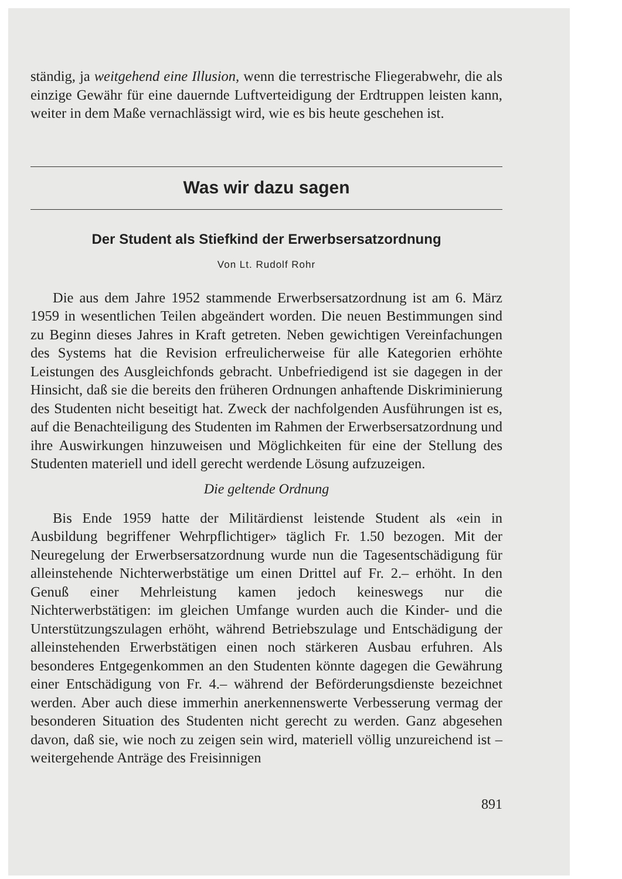ständig, ja weitgehend eine Illusion, wenn die terrestrische Fliegerabwehr, die als einzige Gewähr für eine dauernde Luftverteidigung der Erdtruppen leisten kann, weiter in dem Maße vernachlässigt wird, wie es bis heute geschehen ist.
Was wir dazu sagen
Der Student als Stiefkind der Erwerbsersatzordnung
Von Lt. Rudolf Rohr
Die aus dem Jahre 1952 stammende Erwerbsersatzordnung ist am 6. März 1959 in wesentlichen Teilen abgeändert worden. Die neuen Bestimmungen sind zu Beginn dieses Jahres in Kraft getreten. Neben gewichtigen Vereinfachungen des Systems hat die Revision erfreulicherweise für alle Kategorien erhöhte Leistungen des Ausgleichfonds gebracht. Unbefriedigend ist sie dagegen in der Hinsicht, daß sie die bereits den früheren Ordnungen anhaftende Diskriminierung des Studenten nicht beseitigt hat. Zweck der nachfolgenden Ausführungen ist es, auf die Benachteiligung des Studenten im Rahmen der Erwerbsersatzordnung und ihre Auswirkungen hinzuweisen und Möglichkeiten für eine der Stellung des Studenten materiell und idell gerecht werdende Lösung aufzuzeigen.
Die geltende Ordnung
Bis Ende 1959 hatte der Militärdienst leistende Student als «ein in Ausbildung begriffener Wehrpflichtiger» täglich Fr. 1.50 bezogen. Mit der Neuregelung der Erwerbsersatzordnung wurde nun die Tagesentschädigung für alleinstehende Nichterwerbstätige um einen Drittel auf Fr. 2.– erhöht. In den Genuß einer Mehrleistung kamen jedoch keineswegs nur die Nichterwerbstätigen: im gleichen Umfange wurden auch die Kinder- und die Unterstützungszulagen erhöht, während Betriebszulage und Entschädigung der alleinstehenden Erwerbstätigen einen noch stärkeren Ausbau erfuhren. Als besonderes Entgegenkommen an den Studenten könnte dagegen die Gewährung einer Entschädigung von Fr. 4.– während der Beförderungsdienste bezeichnet werden. Aber auch diese immerhin anerkennenswerte Verbesserung vermag der besonderen Situation des Studenten nicht gerecht zu werden. Ganz abgesehen davon, daß sie, wie noch zu zeigen sein wird, materiell völlig unzureichend ist – weitergehende Anträge des Freisinnigen
891